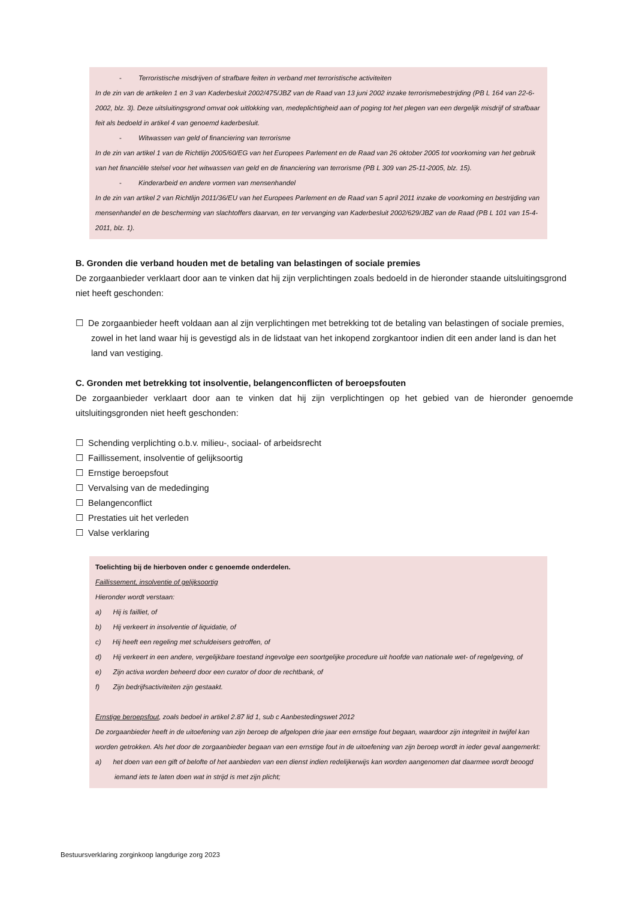- Terroristische misdrijven of strafbare feiten in verband met terroristische activiteiten
In de zin van de artikelen 1 en 3 van Kaderbesluit 2002/475/JBZ van de Raad van 13 juni 2002 inzake terrorismebestrijding (PB L 164 van 22-6-2002, blz. 3). Deze uitsluitingsgrond omvat ook uitlokking van, medeplichtigheid aan of poging tot het plegen van een dergelijk misdrijf of strafbaar feit als bedoeld in artikel 4 van genoemd kaderbesluit.
- Witwassen van geld of financiering van terrorisme
In de zin van artikel 1 van de Richtlijn 2005/60/EG van het Europees Parlement en de Raad van 26 oktober 2005 tot voorkoming van het gebruik van het financiële stelsel voor het witwassen van geld en de financiering van terrorisme (PB L 309 van 25-11-2005, blz. 15).
- Kinderarbeid en andere vormen van mensenhandel
In de zin van artikel 2 van Richtlijn 2011/36/EU van het Europees Parlement en de Raad van 5 april 2011 inzake de voorkoming en bestrijding van mensenhandel en de bescherming van slachtoffers daarvan, en ter vervanging van Kaderbesluit 2002/629/JBZ van de Raad (PB L 101 van 15-4-2011, blz. 1).
B. Gronden die verband houden met de betaling van belastingen of sociale premies
De zorgaanbieder verklaart door aan te vinken dat hij zijn verplichtingen zoals bedoeld in de hieronder staande uitsluitingsgrond niet heeft geschonden:
☐ De zorgaanbieder heeft voldaan aan al zijn verplichtingen met betrekking tot de betaling van belastingen of sociale premies, zowel in het land waar hij is gevestigd als in de lidstaat van het inkopend zorgkantoor indien dit een ander land is dan het land van vestiging.
C. Gronden met betrekking tot insolventie, belangenconflicten of beroepsfouten
De zorgaanbieder verklaart door aan te vinken dat hij zijn verplichtingen op het gebied van de hieronder genoemde uitsluitingsgronden niet heeft geschonden:
☐ Schending verplichting o.b.v. milieu-, sociaal- of arbeidsrecht
☐ Faillissement, insolventie of gelijksoortig
☐ Ernstige beroepsfout
☐ Vervalsing van de mededinging
☐ Belangenconflict
☐ Prestaties uit het verleden
☐ Valse verklaring
Toelichting bij de hierboven onder c genoemde onderdelen.
Faillissement, insolventie of gelijksoortig
Hieronder wordt verstaan:
a) Hij is failliet, of
b) Hij verkeert in insolventie of liquidatie, of
c) Hij heeft een regeling met schuldeisers getroffen, of
d) Hij verkeert in een andere, vergelijkbare toestand ingevolge een soortgelijke procedure uit hoofde van nationale wet- of regelgeving, of
e) Zijn activa worden beheerd door een curator of door de rechtbank, of
f) Zijn bedrijfsactiviteiten zijn gestaakt.
Ernstige beroepsfout, zoals bedoel in artikel 2.87 lid 1, sub c Aanbestedingswet 2012
De zorgaanbieder heeft in de uitoefening van zijn beroep de afgelopen drie jaar een ernstige fout begaan, waardoor zijn integriteit in twijfel kan worden getrokken. Als het door de zorgaanbieder begaan van een ernstige fout in de uitoefening van zijn beroep wordt in ieder geval aangemerkt:
a) het doen van een gift of belofte of het aanbieden van een dienst indien redelijkerwijs kan worden aangenomen dat daarmee wordt beoogd iemand iets te laten doen wat in strijd is met zijn plicht;
Bestuursverklaring zorginkoop langdurige zorg 2023